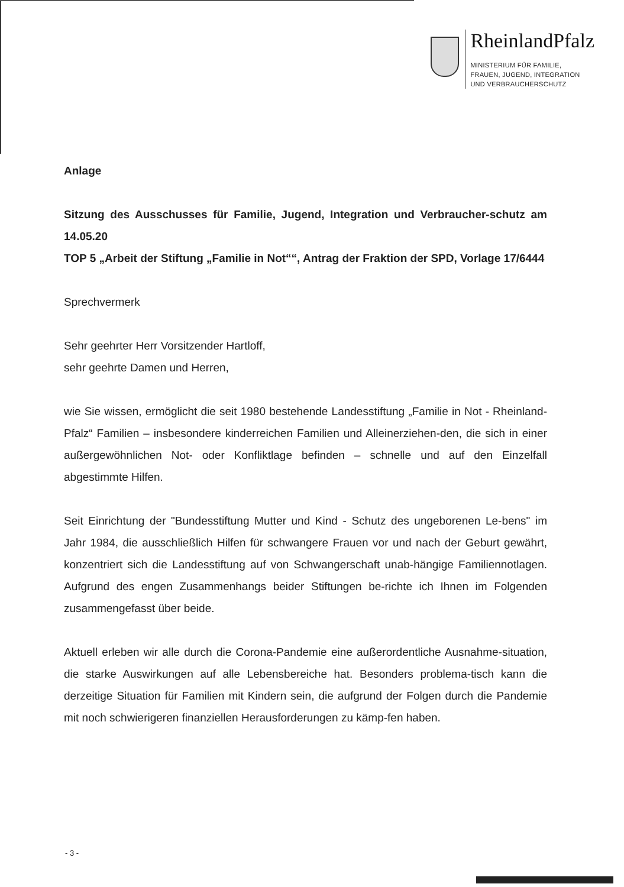RheinlandPfalz
MINISTERIUM FÜR FAMILIE,
FRAUEN, JUGEND, INTEGRATION
UND VERBRAUCHERSCHUTZ
Anlage
Sitzung des Ausschusses für Familie, Jugend, Integration und Verbraucher-schutz am 14.05.20
TOP 5 „Arbeit der Stiftung „Familie in Not““, Antrag der Fraktion der SPD, Vorlage 17/6444
Sprechvermerk
Sehr geehrter Herr Vorsitzender Hartloff,
sehr geehrte Damen und Herren,
wie Sie wissen, ermöglicht die seit 1980 bestehende Landesstiftung „Familie in Not - Rheinland-Pfalz“ Familien – insbesondere kinderreichen Familien und Alleinerziehen-den, die sich in einer außergewöhnlichen Not- oder Konfliktlage befinden – schnelle und auf den Einzelfall abgestimmte Hilfen.
Seit Einrichtung der "Bundesstiftung Mutter und Kind - Schutz des ungeborenen Le-bens" im Jahr 1984, die ausschließlich Hilfen für schwangere Frauen vor und nach der Geburt gewährt, konzentriert sich die Landesstiftung auf von Schwangerschaft unab-hängige Familiennotlagen. Aufgrund des engen Zusammenhangs beider Stiftungen be-richte ich Ihnen im Folgenden zusammengefasst über beide.
Aktuell erleben wir alle durch die Corona-Pandemie eine außerordentliche Ausnahme-situation, die starke Auswirkungen auf alle Lebensbereiche hat. Besonders problema-tisch kann die derzeitige Situation für Familien mit Kindern sein, die aufgrund der Folgen durch die Pandemie mit noch schwierigeren finanziellen Herausforderungen zu kämp-fen haben.
- 3 -